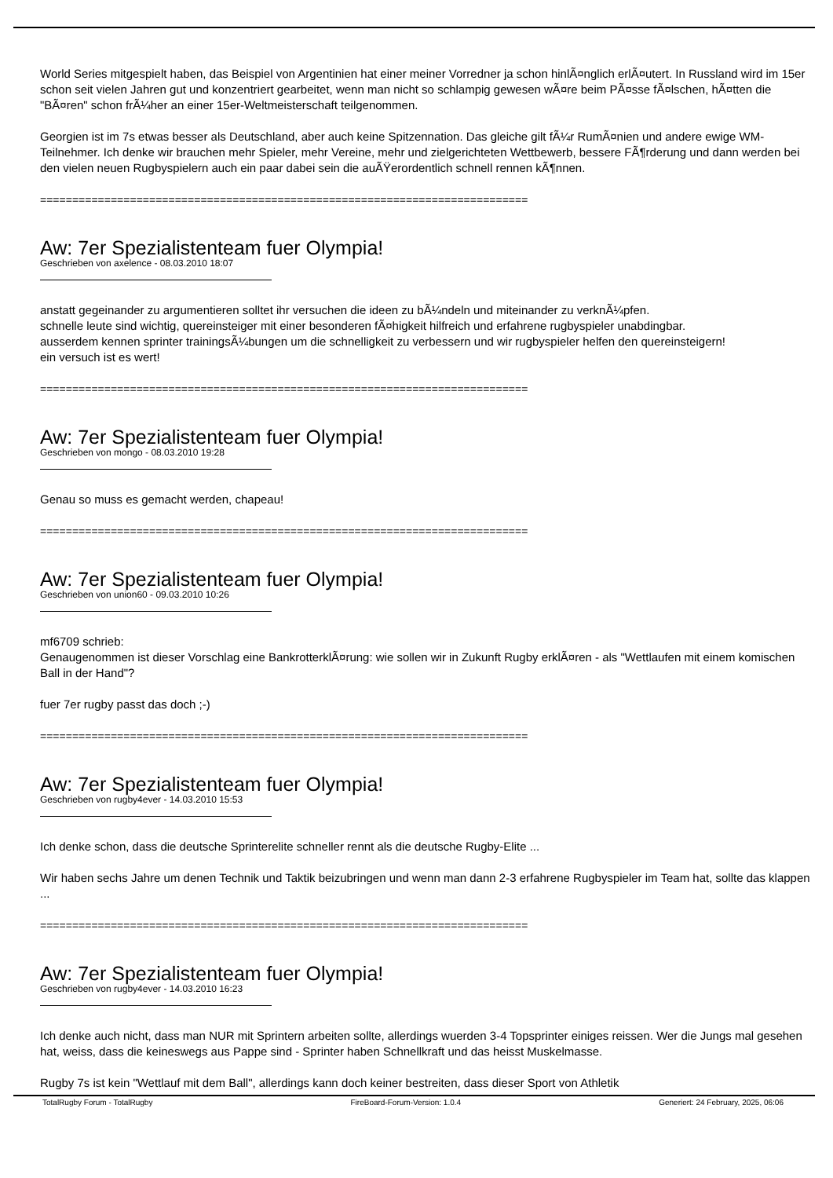World Series mitgespielt haben, das Beispiel von Argentinien hat einer meiner Vorredner ja schon hinlÃ¤nglich erlÃ¤utert. In Russland wird im 15er schon seit vielen Jahren gut und konzentriert gearbeitet, wenn man nicht so schlampig gewesen wÃ¤re beim PÃ¤sse fÃ¤lschen, hÃ¤tten die "BÃ¤ren" schon frÃ¼her an einer 15er-Weltmeisterschaft teilgenommen.
Georgien ist im 7s etwas besser als Deutschland, aber auch keine Spitzennation. Das gleiche gilt fÃ¼r RumÃ¤nien und andere ewige WM-Teilnehmer. Ich denke wir brauchen mehr Spieler, mehr Vereine, mehr und zielgerichteten Wettbewerb, bessere FÃ¶rderung und dann werden bei den vielen neuen Rugbyspielern auch ein paar dabei sein die auÃŸerordentlich schnell rennen kÃ¶nnen.
============================================================================
Aw: 7er Spezialistenteam fuer Olympia!
Geschrieben von axelence - 08.03.2010 18:07
anstatt gegeinander zu argumentieren solltet ihr versuchen die ideen zu bÃ¼ndeln und miteinander zu verknÃ¼pfen.
schnelle leute sind wichtig, quereinsteiger mit einer besonderen fÃ¤higkeit hilfreich und erfahrene rugbyspieler unabdingbar.
ausserdem kennen sprinter trainingsÃ¼bungen um die schnelligkeit zu verbessern und wir rugbyspieler helfen den quereinsteigern!
ein versuch ist es wert!
============================================================================
Aw: 7er Spezialistenteam fuer Olympia!
Geschrieben von mongo - 08.03.2010 19:28
Genau so muss es gemacht werden, chapeau!
============================================================================
Aw: 7er Spezialistenteam fuer Olympia!
Geschrieben von union60 - 09.03.2010 10:26
mf6709 schrieb:
Genaugenommen ist dieser Vorschlag eine BankrotterklÃ¤rung: wie sollen wir in Zukunft Rugby erklÃ¤ren - als "Wettlaufen mit einem komischen Ball in der Hand"?
fuer 7er rugby passt das doch ;-)
============================================================================
Aw: 7er Spezialistenteam fuer Olympia!
Geschrieben von rugby4ever - 14.03.2010 15:53
Ich denke schon, dass die deutsche Sprinterelite schneller rennt als die deutsche Rugby-Elite ...
Wir haben sechs Jahre um denen Technik und Taktik beizubringen und wenn man dann 2-3 erfahrene Rugbyspieler im Team hat, sollte das klappen ...
============================================================================
Aw: 7er Spezialistenteam fuer Olympia!
Geschrieben von rugby4ever - 14.03.2010 16:23
Ich denke auch nicht, dass man NUR mit Sprintern arbeiten sollte, allerdings wuerden 3-4 Topsprinter einiges reissen. Wer die Jungs mal gesehen hat, weiss, dass die keineswegs aus Pappe sind - Sprinter haben Schnellkraft und das heisst Muskelmasse.
Rugby 7s ist kein "Wettlauf mit dem Ball", allerdings kann doch keiner bestreiten, dass dieser Sport von Athletik
TotalRugby Forum - TotalRugby FireBoard-Forum-Version: 1.0.4 Generiert: 24 February, 2025, 06:06